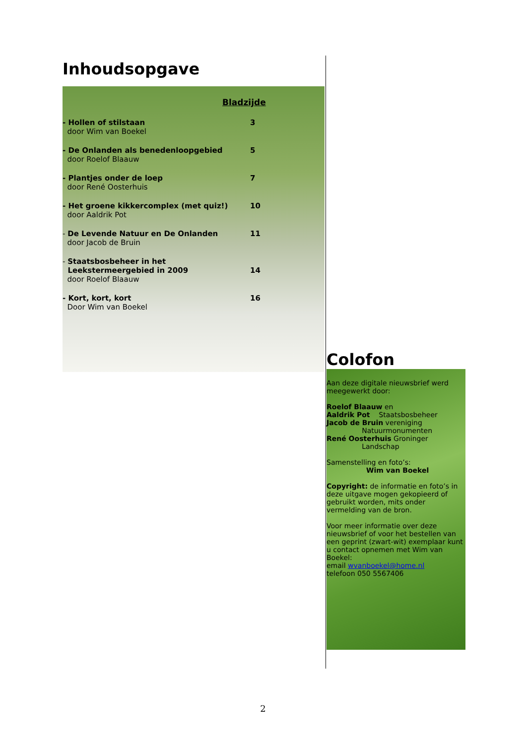Inhoudsopgave
Bladzijde
- Hollen of stilstaan
door Wim van Boekel
3
- De Onlanden als benedenloopgebied
door Roelof Blaauw
5
- Plantjes onder de loep
door René Oosterhuis
7
- Het groene kikkercomplex (met quiz!)
door Aaldrik Pot
10
- De Levende Natuur en De Onlanden
door Jacob de Bruin
11
- Staatsbosbeheer in het
Leekstermeergebied in 2009
door Roelof Blaauw
14
- Kort, kort, kort
Door Wim van Boekel
16
Colofon
Aan deze digitale nieuwsbrief werd meegewerkt door:
Roelof Blaauw en
Aaldrik Pot Staatsbosbeheer
Jacob de Bruin vereniging
Natuurmonumenten
René Oosterhuis Groninger
Landschap
Samenstelling en foto’s:
Wim van Boekel
Copyright: de informatie en foto’s in deze uitgave mogen gekopieerd of gebruikt worden, mits onder vermelding van de bron.
Voor meer informatie over deze nieuwsbrief of voor het bestellen van een geprint (zwart-wit) exemplaar kunt u contact opnemen met Wim van Boekel:
email wvanboekel@home.nl
telefoon 050 5567406
2